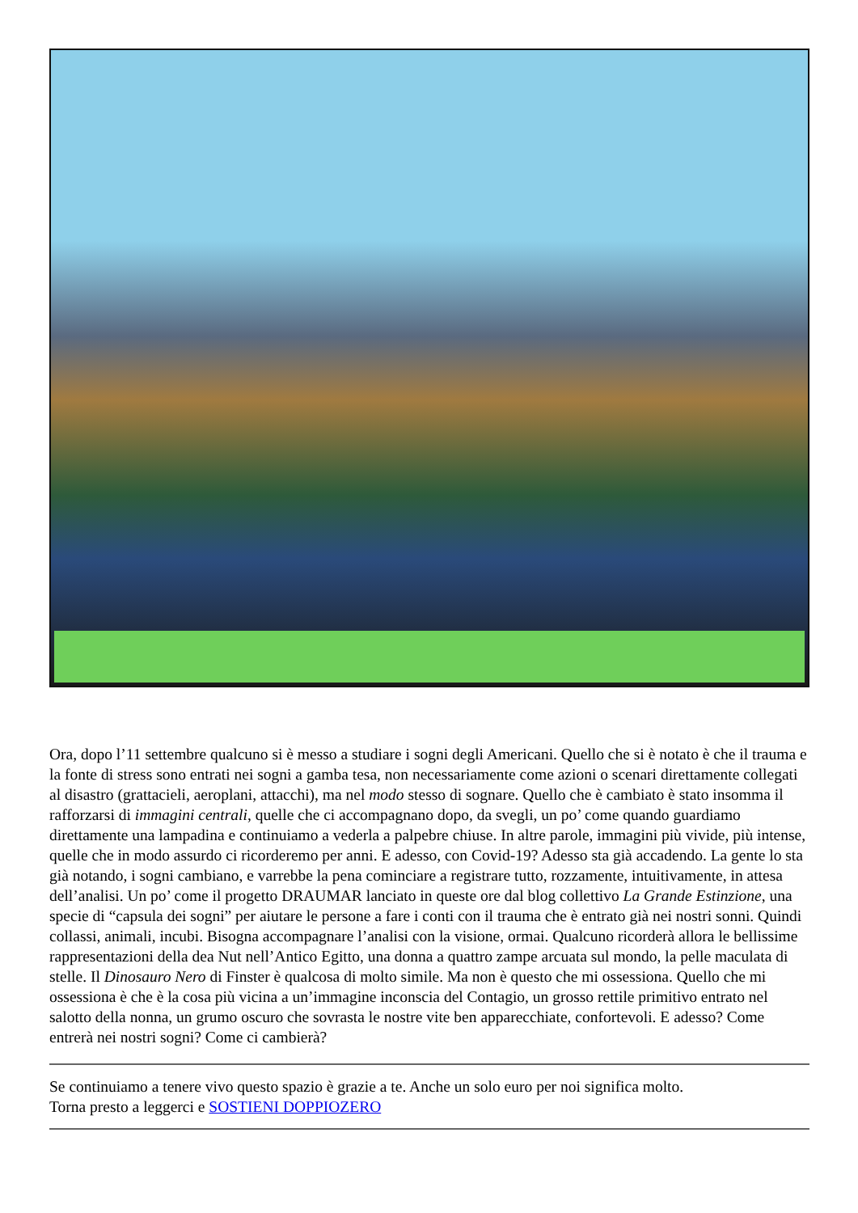Ora, dopo l’11 settembre qualcuno si è messo a studiare i sogni degli Americani. Quello che si è notato è che il trauma e la fonte di stress sono entrati nei sogni a gamba tesa, non necessariamente come azioni o scenari direttamente collegati al disastro (grattacieli, aeroplani, attacchi), ma nel modo stesso di sognare. Quello che è cambiato è stato insomma il rafforzarsi di immagini centrali, quelle che ci accompagnano dopo, da svegli, un po’ come quando guardiamo direttamente una lampadina e continuiamo a vederla a palpebre chiuse. In altre parole, immagini più vivide, più intense, quelle che in modo assurdo ci ricorderemo per anni. E adesso, con Covid-19? Adesso sta già accadendo. La gente lo sta già notando, i sogni cambiano, e varrebbe la pena cominciare a registrare tutto, rozzamente, intuitivamente, in attesa dell’analisi. Un po’ come il progetto DRAUMAR lanciato in queste ore dal blog collettivo La Grande Estinzione, una specie di “capsula dei sogni” per aiutare le persone a fare i conti con il trauma che è entrato già nei nostri sonni. Quindi collassi, animali, incubi. Bisogna accompagnare l’analisi con la visione, ormai. Qualcuno ricorderà allora le bellissime rappresentazioni della dea Nut nell’Antico Egitto, una donna a quattro zampe arcuata sul mondo, la pelle maculata di stelle. Il Dinosauro Nero di Finster è qualcosa di molto simile. Ma non è questo che mi ossessiona. Quello che mi ossessiona è che è la cosa più vicina a un’immagine inconscia del Contagio, un grosso rettile primitivo entrato nel salotto della nonna, un grumo oscuro che sovrasta le nostre vite ben apparecchiate, confortevoli. E adesso? Come entrerà nei nostri sogni? Come ci cambierà?
Se continuiamo a tenere vivo questo spazio è grazie a te. Anche un solo euro per noi significa molto.
Torna presto a leggerci e SOSTIENI DOPPIOZERO